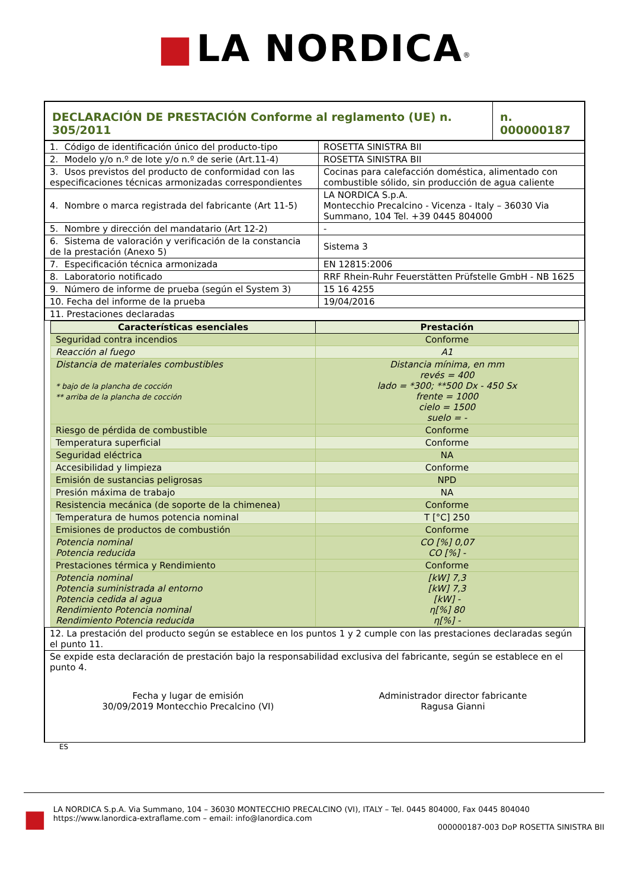■ LA NORDICA<sup>®</sup>
| DECLARACIÓN DE PRESTACIÓN Conforme al reglamento (UE) n. 305/2011 | n. 000000187 |
| 1. Código de identificación único del producto-tipo | ROSETTA SINISTRA BII |
| 2. Modelo y/o n.º de lote y/o n.º de serie (Art.11-4) | ROSETTA SINISTRA BII |
| 3. Usos previstos del producto de conformidad con las especificaciones técnicas armonizadas correspondientes | Cocinas para calefacción doméstica, alimentado con combustible sólido, sin producción de agua caliente |
| 4. Nombre o marca registrada del fabricante (Art 11-5) | LA NORDICA S.p.A. Montecchio Precalcino - Vicenza - Italy – 36030 Via Summano, 104 Tel. +39 0445 804000 |
| 5. Nombre y dirección del mandatario (Art 12-2) | - |
| 6. Sistema de valoración y verificación de la constancia de la prestación (Anexo 5) | Sistema 3 |
| 7. Especificación técnica armonizada | EN 12815:2006 |
| 8. Laboratorio notificado | RRF Rhein-Ruhr Feuerstätten Prüfstelle GmbH - NB 1625 |
| 9. Número de informe de prueba (según el System 3) | 15 16 4255 |
| 10. Fecha del informe de la prueba | 19/04/2016 |
| 11. Prestaciones declaradas | |
| Características esenciales | Prestación |
| --- | --- |
| Seguridad contra incendios | Conforme |
| Reacción al fuego | A1 |
| Distancia de materiales combustibles * bajo de la plancha de cocción ** arriba de la plancha de cocción | Distancia mínima, en mm revés = 400 lado = *300; **500 Dx - 450 Sx frente = 1000 cielo = 1500 suelo = - |
| Riesgo de pérdida de combustible | Conforme |
| Temperatura superficial | Conforme |
| Seguridad eléctrica | NA |
| Accesibilidad y limpieza | Conforme |
| Emisión de sustancias peligrosas | NPD |
| Presión máxima de trabajo | NA |
| Resistencia mecánica (de soporte de la chimenea) | Conforme |
| Temperatura de humos potencia nominal | T [°C] 250 |
| Emisiones de productos de combustión | Conforme |
| Potencia nominal Potencia reducida | CO [%] 0,07 CO [%] - |
| Prestaciones térmica y Rendimiento | Conforme |
| Potencia nominal Potencia suministrada al entorno Potencia cedida al agua Rendimiento Potencia nominal Rendimiento Potencia reducida | [kW] 7,3 [kW] 7,3 [kW] - η[%] 80 η[%] - |
| 12. La prestación del producto según se establece en los puntos 1 y 2 cumple con las prestaciones declaradas según el punto 11. |
| Se expide esta declaración de prestación bajo la responsabilidad exclusiva del fabricante, según se establece en el punto 4. Fecha y lugar de emisión 30/09/2019 Montecchio Precalcino (VI) Administrador director fabricante Ragusa Gianni |
ES
■
LA NORDICA S.p.A. Via Summano, 104 – 36030 MONTECCHIO PRECALCINO (VI), ITALY – Tel. 0445 804000, Fax 0445 804040
https://www.lanordica-extraflame.com – email: info@lanordica.com
000000187-003 DoP ROSETTA SINISTRA BII